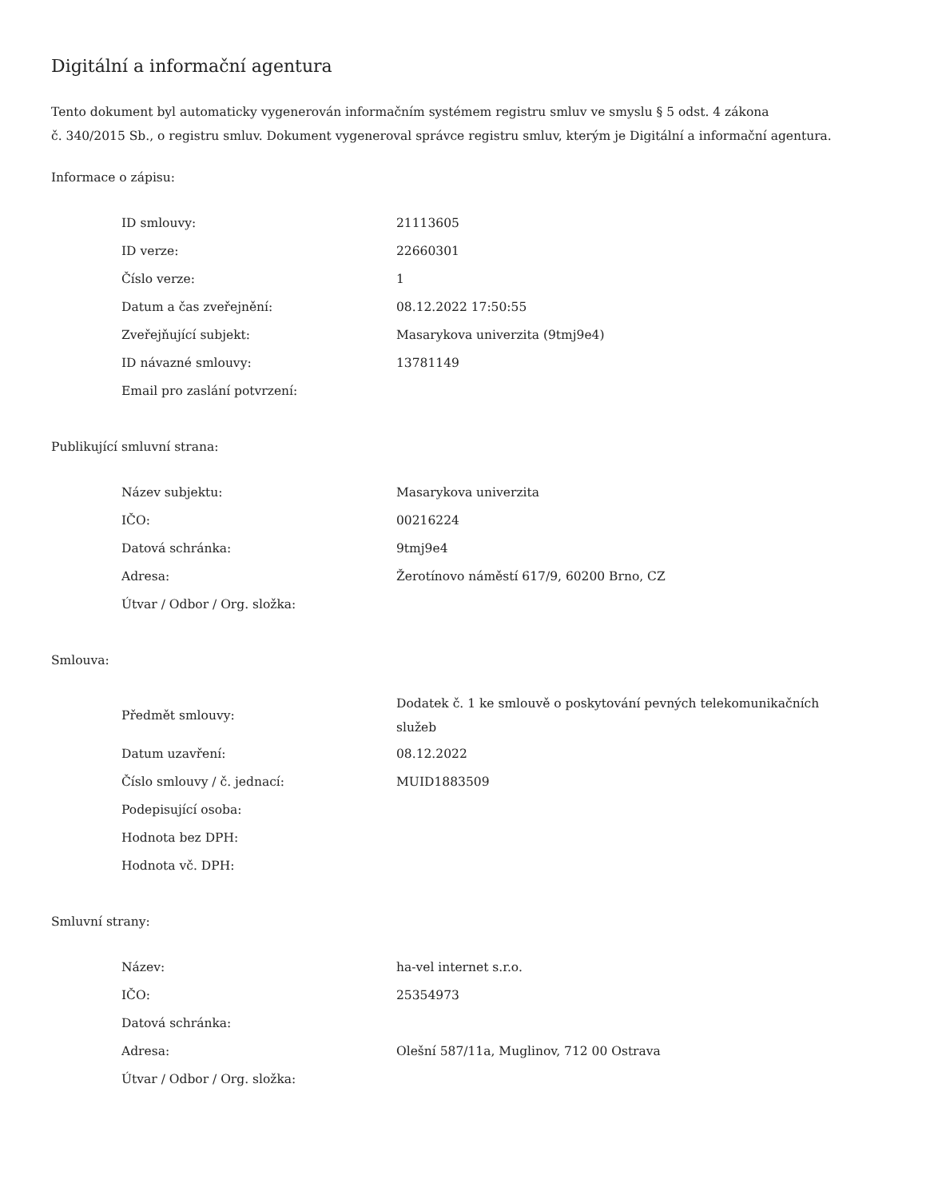Digitální a informační agentura
Tento dokument byl automaticky vygenerován informačním systémem registru smluv ve smyslu § 5 odst. 4 zákona
č. 340/2015 Sb., o registru smluv. Dokument vygeneroval správce registru smluv, kterým je Digitální a informační agentura.
Informace o zápisu:
| ID smlouvy: | 21113605 |
| ID verze: | 22660301 |
| Číslo verze: | 1 |
| Datum a čas zveřejnění: | 08.12.2022 17:50:55 |
| Zveřejňující subjekt: | Masarykova univerzita (9tmj9e4) |
| ID návazné smlouvy: | 13781149 |
| Email pro zaslání potvrzení: | |
Publikující smluvní strana:
| Název subjektu: | Masarykova univerzita |
| IČO: | 00216224 |
| Datová schránka: | 9tmj9e4 |
| Adresa: | Žerotínovo náměstí 617/9, 60200 Brno, CZ |
| Útvar / Odbor / Org. složka: | |
Smlouva:
| Předmět smlouvy: | Dodatek č. 1 ke smlouvě o poskytování pevných telekomunikačních služeb |
| Datum uzavření: | 08.12.2022 |
| Číslo smlouvy / č. jednací: | MUID1883509 |
| Podepisující osoba: | |
| Hodnota bez DPH: | |
| Hodnota vč. DPH: | |
Smluvní strany:
| Název: | ha-vel internet s.r.o. |
| IČO: | 25354973 |
| Datová schránka: | |
| Adresa: | Olešní 587/11a, Muglinov, 712 00 Ostrava |
| Útvar / Odbor / Org. složka: | |